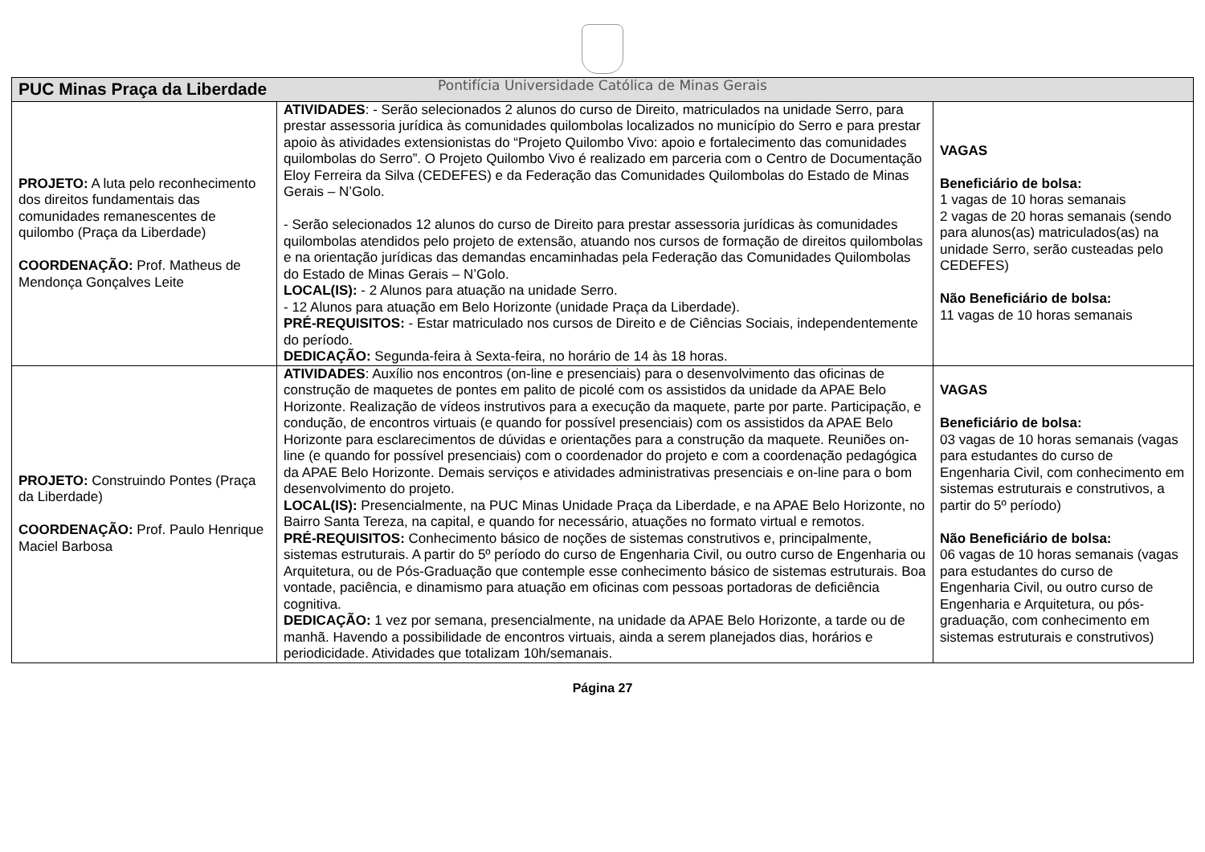Pontifícia Universidade Católica de Minas Gerais
| PUC Minas Praça da Liberdade | | |
| --- | --- | --- |
| PROJETO: A luta pelo reconhecimento dos direitos fundamentais das comunidades remanescentes de quilombo (Praça da Liberdade) COORDENAÇÃO: Prof. Matheus de Mendonça Gonçalves Leite | ATIVIDADES : - Serão selecionados 2 alunos do curso de Direito, matriculados na unidade Serro, para prestar assessoria jurídica às comunidades quilombolas localizados no município do Serro e para prestar apoio às atividades extensionistas do “Projeto Quilombo Vivo: apoio e fortalecimento das comunidades quilombolas do Serro”. O Projeto Quilombo Vivo é realizado em parceria com o Centro de Documentação Eloy Ferreira da Silva (CEDEFES) e da Federação das Comunidades Quilombolas do Estado de Minas Gerais – N’Golo. - Serão selecionados 12 alunos do curso de Direito para prestar assessoria jurídicas às comunidades quilombolas atendidos pelo projeto de extensão, atuando nos cursos de formação de direitos quilombolas e na orientação jurídicas das demandas encaminhadas pela Federação das Comunidades Quilombolas do Estado de Minas Gerais – N’Golo. LOCAL(IS): - 2 Alunos para atuação na unidade Serro. - 12 Alunos para atuação em Belo Horizonte (unidade Praça da Liberdade). PRÉ-REQUISITOS: - Estar matriculado nos cursos de Direito e de Ciências Sociais, independentemente do período. DEDICAÇÃO: Segunda-feira à Sexta-feira, no horário de 14 às 18 horas. | VAGAS Beneficiário de bolsa: 1 vagas de 10 horas semanais 2 vagas de 20 horas semanais (sendo para alunos(as) matriculados(as) na unidade Serro, serão custeadas pelo CEDEFES) Não Beneficiário de bolsa: 11 vagas de 10 horas semanais |
| PROJETO: Construindo Pontes (Praça da Liberdade) COORDENAÇÃO: Prof. Paulo Henrique Maciel Barbosa | ATIVIDADES : Auxílio nos encontros (on-line e presenciais) para o desenvolvimento das oficinas de construção de maquetes de pontes em palito de picolé com os assistidos da unidade da APAE Belo Horizonte. Realização de vídeos instrutivos para a execução da maquete, parte por parte. Participação, e condução, de encontros virtuais (e quando for possível presenciais) com os assistidos da APAE Belo Horizonte para esclarecimentos de dúvidas e orientações para a construção da maquete. Reuniões on-line (e quando for possível presenciais) com o coordenador do projeto e com a coordenação pedagógica da APAE Belo Horizonte. Demais serviços e atividades administrativas presenciais e on-line para o bom desenvolvimento do projeto. LOCAL(IS): Presencialmente, na PUC Minas Unidade Praça da Liberdade, e na APAE Belo Horizonte, no Bairro Santa Tereza, na capital, e quando for necessário, atuações no formato virtual e remotos. PRÉ-REQUISITOS: Conhecimento básico de noções de sistemas construtivos e, principalmente, sistemas estruturais. A partir do 5º período do curso de Engenharia Civil, ou outro curso de Engenharia ou Arquitetura, ou de Pós-Graduação que contemple esse conhecimento básico de sistemas estruturais. Boa vontade, paciência, e dinamismo para atuação em oficinas com pessoas portadoras de deficiência cognitiva. DEDICAÇÃO: 1 vez por semana, presencialmente, na unidade da APAE Belo Horizonte, a tarde ou de manhã. Havendo a possibilidade de encontros virtuais, ainda a serem planejados dias, horários e periodicidade. Atividades que totalizam 10h/semanais. | VAGAS Beneficiário de bolsa: 03 vagas de 10 horas semanais (vagas para estudantes do curso de Engenharia Civil, com conhecimento em sistemas estruturais e construtivos, a partir do 5º período) Não Beneficiário de bolsa: 06 vagas de 10 horas semanais (vagas para estudantes do curso de Engenharia Civil, ou outro curso de Engenharia e Arquitetura, ou pós-graduação, com conhecimento em sistemas estruturais e construtivos) |
Página 27